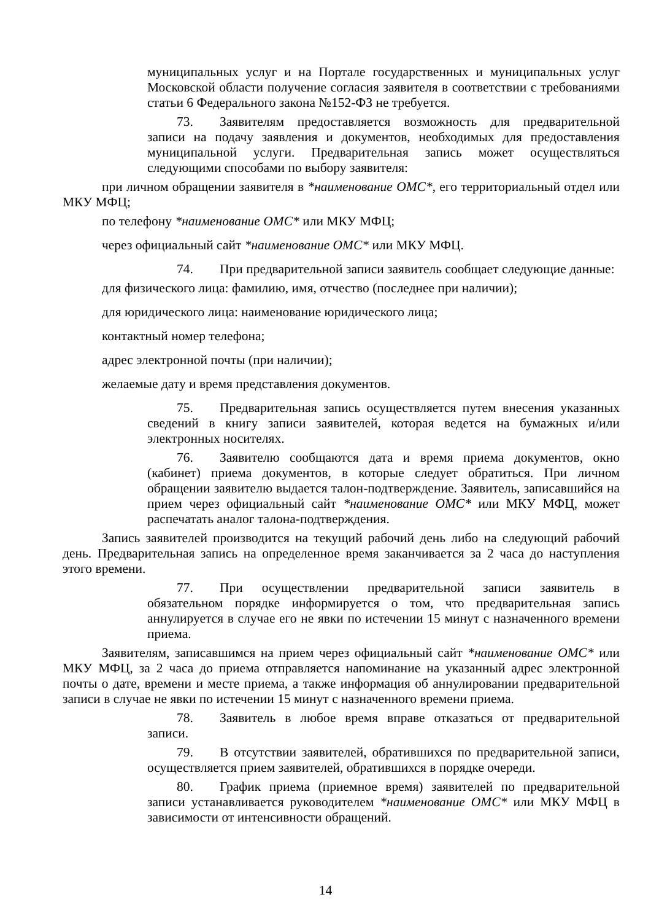муниципальных услуг и на Портале государственных и муниципальных услуг Московской области получение согласия заявителя в соответствии с требованиями статьи 6 Федерального закона №152-ФЗ не требуется.
73. Заявителям предоставляется возможность для предварительной записи на подачу заявления и документов, необходимых для предоставления муниципальной услуги. Предварительная запись может осуществляться следующими способами по выбору заявителя:
при личном обращении заявителя в *наименование ОМС*, его территориальный отдел или МКУ МФЦ;
по телефону *наименование ОМС* или МКУ МФЦ;
через официальный сайт *наименование ОМС* или МКУ МФЦ.
74. При предварительной записи заявитель сообщает следующие данные:
для физического лица: фамилию, имя, отчество (последнее при наличии);
для юридического лица: наименование юридического лица;
контактный номер телефона;
адрес электронной почты (при наличии);
желаемые дату и время представления документов.
75. Предварительная запись осуществляется путем внесения указанных сведений в книгу записи заявителей, которая ведется на бумажных и/или электронных носителях.
76. Заявителю сообщаются дата и время приема документов, окно (кабинет) приема документов, в которые следует обратиться. При личном обращении заявителю выдается талон-подтверждение. Заявитель, записавшийся на прием через официальный сайт *наименование ОМС* или МКУ МФЦ, может распечатать аналог талона-подтверждения.
Запись заявителей производится на текущий рабочий день либо на следующий рабочий день. Предварительная запись на определенное время заканчивается за 2 часа до наступления этого времени.
77. При осуществлении предварительной записи заявитель в обязательном порядке информируется о том, что предварительная запись аннулируется в случае его не явки по истечении 15 минут с назначенного времени приема.
Заявителям, записавшимся на прием через официальный сайт *наименование ОМС* или МКУ МФЦ, за 2 часа до приема отправляется напоминание на указанный адрес электронной почты о дате, времени и месте приема, а также информация об аннулировании предварительной записи в случае не явки по истечении 15 минут с назначенного времени приема.
78. Заявитель в любое время вправе отказаться от предварительной записи.
79. В отсутствии заявителей, обратившихся по предварительной записи, осуществляется прием заявителей, обратившихся в порядке очереди.
80. График приема (приемное время) заявителей по предварительной записи устанавливается руководителем *наименование ОМС* или МКУ МФЦ в зависимости от интенсивности обращений.
14